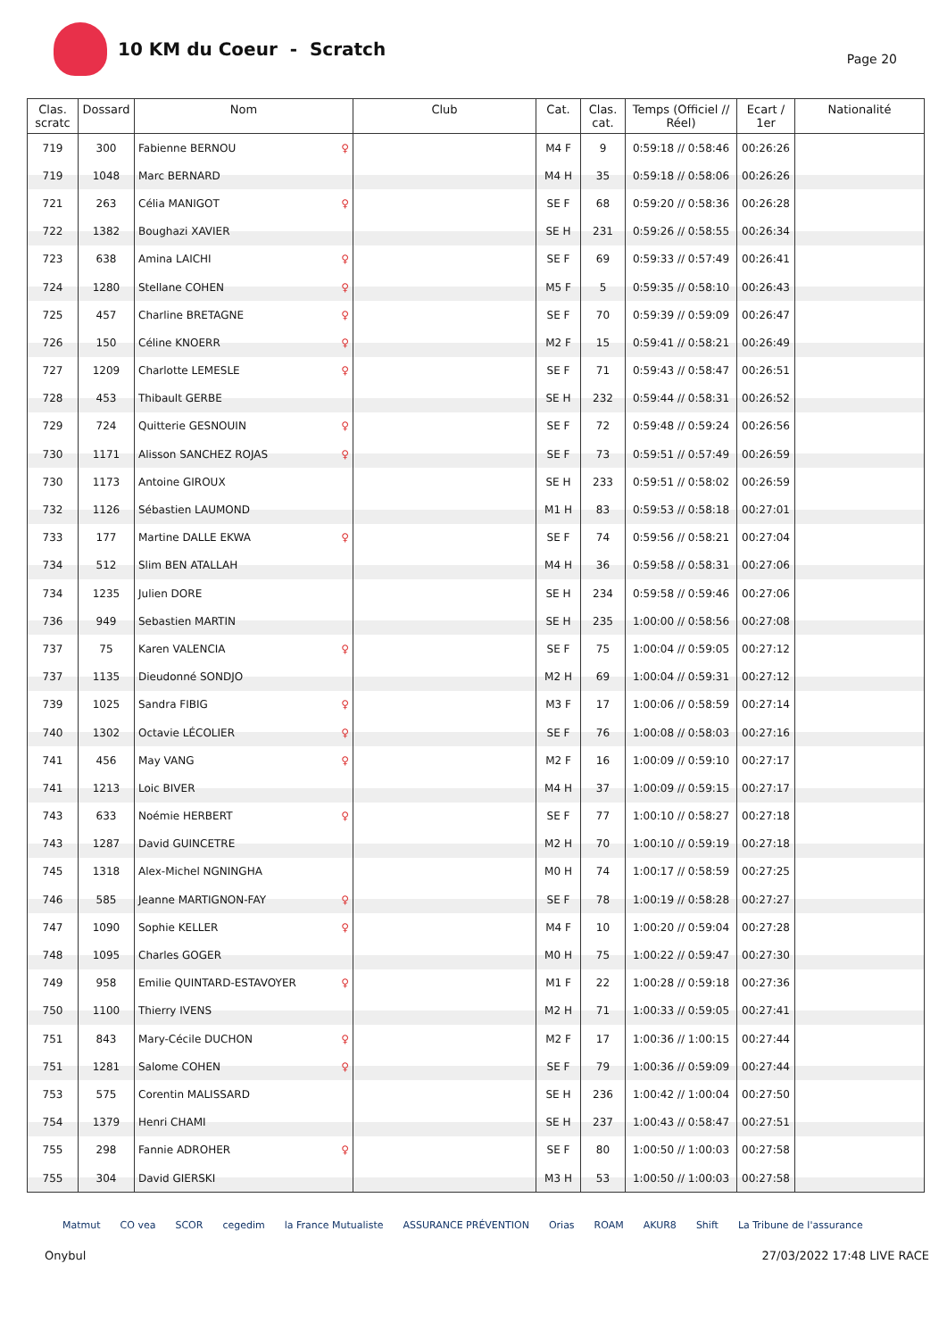10 KM du Coeur - Scratch
Page 20
| Clas. scratc | Dossard | Nom | Club | Cat. | Clas. cat. | Temps (Officiel // Réel) | Ecart / 1er | Nationalité |
| --- | --- | --- | --- | --- | --- | --- | --- | --- |
| 719 | 300 | Fabienne BERNOU ♀ | | M4 F | 9 | 0:59:18 // 0:58:46 | 00:26:26 | |
| 719 | 1048 | Marc BERNARD | | M4 H | 35 | 0:59:18 // 0:58:06 | 00:26:26 | |
| 721 | 263 | Célia MANIGOT ♀ | | SE F | 68 | 0:59:20 // 0:58:36 | 00:26:28 | |
| 722 | 1382 | Boughazi XAVIER | | SE H | 231 | 0:59:26 // 0:58:55 | 00:26:34 | |
| 723 | 638 | Amina LAICHI ♀ | | SE F | 69 | 0:59:33 // 0:57:49 | 00:26:41 | |
| 724 | 1280 | Stellane COHEN ♀ | | M5 F | 5 | 0:59:35 // 0:58:10 | 00:26:43 | |
| 725 | 457 | Charline BRETAGNE ♀ | | SE F | 70 | 0:59:39 // 0:59:09 | 00:26:47 | |
| 726 | 150 | Céline KNOERR ♀ | | M2 F | 15 | 0:59:41 // 0:58:21 | 00:26:49 | |
| 727 | 1209 | Charlotte LEMESLE ♀ | | SE F | 71 | 0:59:43 // 0:58:47 | 00:26:51 | |
| 728 | 453 | Thibault GERBE | | SE H | 232 | 0:59:44 // 0:58:31 | 00:26:52 | |
| 729 | 724 | Quitterie GESNOUIN ♀ | | SE F | 72 | 0:59:48 // 0:59:24 | 00:26:56 | |
| 730 | 1171 | Alisson SANCHEZ ROJAS ♀ | | SE F | 73 | 0:59:51 // 0:57:49 | 00:26:59 | |
| 730 | 1173 | Antoine GIROUX | | SE H | 233 | 0:59:51 // 0:58:02 | 00:26:59 | |
| 732 | 1126 | Sébastien LAUMOND | | M1 H | 83 | 0:59:53 // 0:58:18 | 00:27:01 | |
| 733 | 177 | Martine DALLE EKWA ♀ | | SE F | 74 | 0:59:56 // 0:58:21 | 00:27:04 | |
| 734 | 512 | Slim BEN ATALLAH | | M4 H | 36 | 0:59:58 // 0:58:31 | 00:27:06 | |
| 734 | 1235 | Julien DORE | | SE H | 234 | 0:59:58 // 0:59:46 | 00:27:06 | |
| 736 | 949 | Sebastien MARTIN | | SE H | 235 | 1:00:00 // 0:58:56 | 00:27:08 | |
| 737 | 75 | Karen VALENCIA ♀ | | SE F | 75 | 1:00:04 // 0:59:05 | 00:27:12 | |
| 737 | 1135 | Dieudonné SONDJO | | M2 H | 69 | 1:00:04 // 0:59:31 | 00:27:12 | |
| 739 | 1025 | Sandra FIBIG ♀ | | M3 F | 17 | 1:00:06 // 0:58:59 | 00:27:14 | |
| 740 | 1302 | Octavie LÉCOLIER ♀ | | SE F | 76 | 1:00:08 // 0:58:03 | 00:27:16 | |
| 741 | 456 | May VANG ♀ | | M2 F | 16 | 1:00:09 // 0:59:10 | 00:27:17 | |
| 741 | 1213 | Loic BIVER | | M4 H | 37 | 1:00:09 // 0:59:15 | 00:27:17 | |
| 743 | 633 | Noémie HERBERT ♀ | | SE F | 77 | 1:00:10 // 0:58:27 | 00:27:18 | |
| 743 | 1287 | David GUINCETRE | | M2 H | 70 | 1:00:10 // 0:59:19 | 00:27:18 | |
| 745 | 1318 | Alex-Michel NGNINGHA | | M0 H | 74 | 1:00:17 // 0:58:59 | 00:27:25 | |
| 746 | 585 | Jeanne MARTIGNON-FAY ♀ | | SE F | 78 | 1:00:19 // 0:58:28 | 00:27:27 | |
| 747 | 1090 | Sophie KELLER ♀ | | M4 F | 10 | 1:00:20 // 0:59:04 | 00:27:28 | |
| 748 | 1095 | Charles GOGER | | M0 H | 75 | 1:00:22 // 0:59:47 | 00:27:30 | |
| 749 | 958 | Emilie QUINTARD-ESTAVOYER ♀ | | M1 F | 22 | 1:00:28 // 0:59:18 | 00:27:36 | |
| 750 | 1100 | Thierry IVENS | | M2 H | 71 | 1:00:33 // 0:59:05 | 00:27:41 | |
| 751 | 843 | Mary-Cécile DUCHON ♀ | | M2 F | 17 | 1:00:36 // 1:00:15 | 00:27:44 | |
| 751 | 1281 | Salome COHEN ♀ | | SE F | 79 | 1:00:36 // 0:59:09 | 00:27:44 | |
| 753 | 575 | Corentin MALISSARD | | SE H | 236 | 1:00:42 // 1:00:04 | 00:27:50 | |
| 754 | 1379 | Henri CHAMI | | SE H | 237 | 1:00:43 // 0:58:47 | 00:27:51 | |
| 755 | 298 | Fannie ADROHER ♀ | | SE F | 80 | 1:00:50 // 1:00:03 | 00:27:58 | |
| 755 | 304 | David GIERSKI | | M3 H | 53 | 1:00:50 // 1:00:03 | 00:27:58 | |
Matmut CO vea SCOR cegedim la France Mutualiste ASSURANCE PRÉVENTION Orias ROAM AKUR8 Shift La Tribune de l'assurance
Onybul 27/03/2022 17:48 LIVE RACE